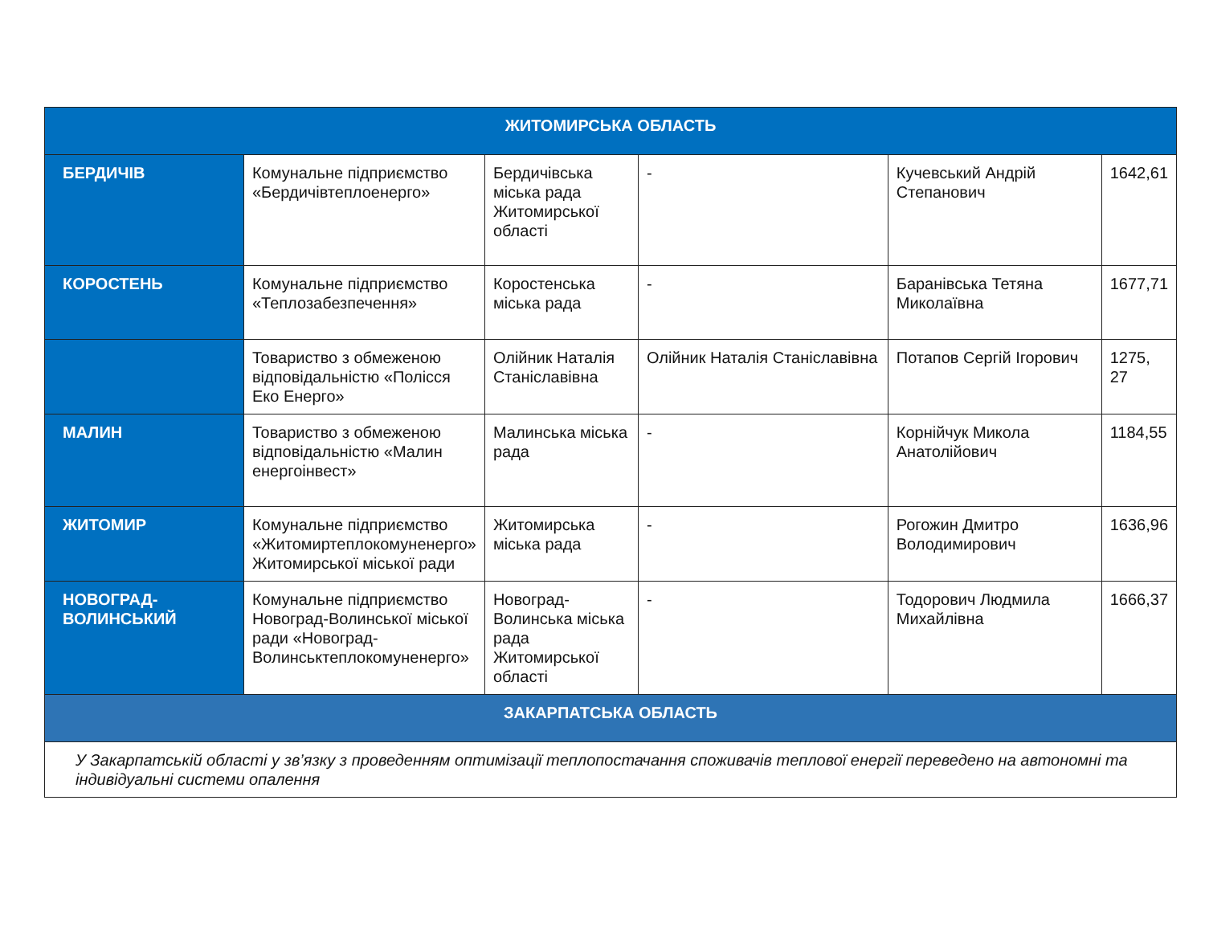| ЖИТОМИРСЬКА ОБЛАСТЬ | | | | | |
| --- | --- | --- | --- | --- | --- |
| БЕРДИЧІВ | Комунальне підприємство «Бердичівтеплоенерго» | Бердичівська міська рада Житомирської області | - | Кучевський Андрій Степанович | 1642,61 |
| КОРОСТЕНЬ | Комунальне підприємство «Теплозабезпечення» | Коростенська міська рада | - | Баранівська Тетяна Миколаївна | 1677,71 |
| | Товариство з обмеженою відповідальністю «Полісся Еко Енерго» | Олійник Наталія Станіславівна | Олійник Наталія Станіславівна | Потапов Сергій Ігорович | 1275, 27 |
| МАЛИН | Товариство з обмеженою відповідальністю «Малин енергоінвест» | Малинська міська рада | - | Корнійчук Микола Анатолійович | 1184,55 |
| ЖИТОМИР | Комунальне підприємство «Житомиртеплокомуненерго» Житомирської міської ради | Житомирська міська рада | - | Рогожин Дмитро Володимирович | 1636,96 |
| НОВОГРАД- ВОЛИНСЬКИЙ | Комунальне підприємство Новоград-Волинської міської ради «Новоград-Волинськтеплокомуненерго» | Новоград-Волинська міська рада Житомирської області | - | Тодорович Людмила Михайлівна | 1666,37 |
| ЗАКАРПАТСЬКА ОБЛАСТЬ | | | | | |
| У Закарпатській області у зв’язку з проведенням оптимізації теплопостачання споживачів теплової енергії переведено на автономні та індивідуальні системи опалення | | | | | |